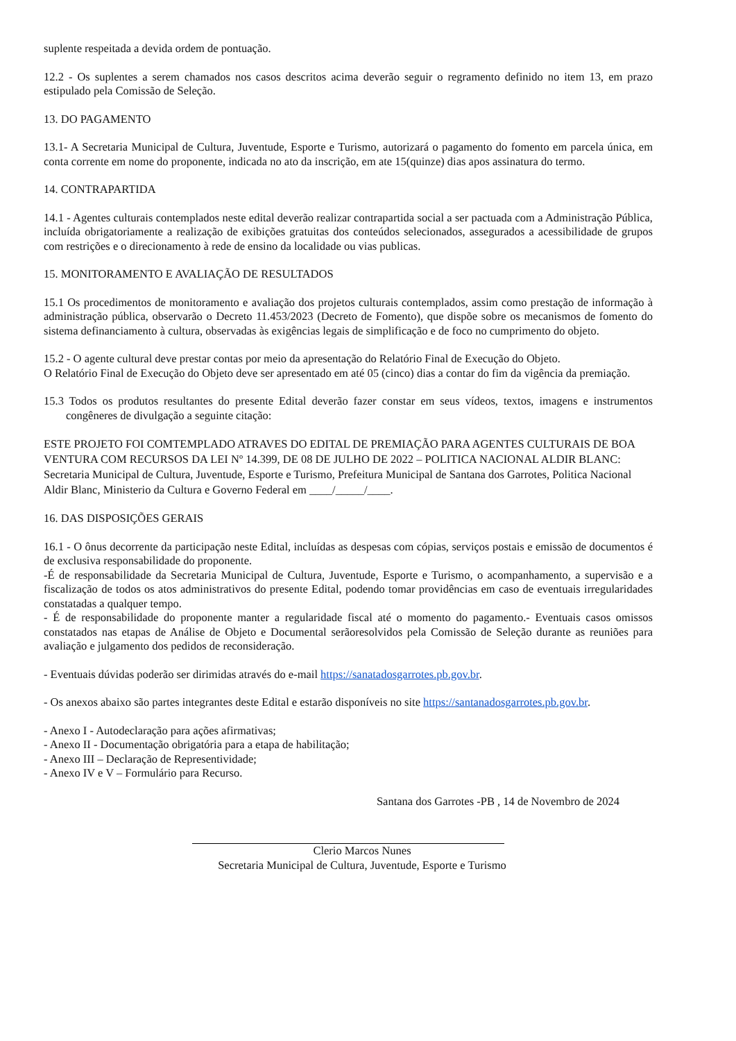suplente respeitada a devida ordem de pontuação.
12.2 - Os suplentes a serem chamados nos casos descritos acima deverão seguir o regramento definido no item 13, em prazo estipulado pela Comissão de Seleção.
13. DO PAGAMENTO
13.1- A Secretaria Municipal de Cultura, Juventude, Esporte e Turismo, autorizará o pagamento do fomento em parcela única, em conta corrente em nome do proponente, indicada no ato da inscrição, em ate 15(quinze) dias apos assinatura do termo.
14. CONTRAPARTIDA
14.1 - Agentes culturais contemplados neste edital deverão realizar contrapartida social a ser pactuada com a Administração Pública, incluída obrigatoriamente a realização de exibições gratuitas dos conteúdos selecionados, assegurados a acessibilidade de grupos com restrições e o direcionamento à rede de ensino da localidade ou vias publicas.
15. MONITORAMENTO E AVALIAÇÃO DE RESULTADOS
15.1 Os procedimentos de monitoramento e avaliação dos projetos culturais contemplados, assim como prestação de informação à administração pública, observarão o Decreto 11.453/2023 (Decreto de Fomento), que dispõe sobre os mecanismos de fomento do sistema definanciamento à cultura, observadas às exigências legais de simplificação e de foco no cumprimento do objeto.
15.2 - O agente cultural deve prestar contas por meio da apresentação do Relatório Final de Execução do Objeto.
O Relatório Final de Execução do Objeto deve ser apresentado em até 05 (cinco) dias a contar do fim da vigência da premiação.
15.3 Todos os produtos resultantes do presente Edital deverão fazer constar em seus vídeos, textos, imagens e instrumentos congêneres de divulgação a seguinte citação:
ESTE PROJETO FOI COMTEMPLADO ATRAVES DO EDITAL DE PREMIAÇÃO PARA AGENTES CULTURAIS DE BOA VENTURA COM RECURSOS DA LEI Nº 14.399, DE 08 DE JULHO DE 2022 – POLITICA NACIONAL ALDIR BLANC: Secretaria Municipal de Cultura, Juventude, Esporte e Turismo, Prefeitura Municipal de Santana dos Garrotes, Politica Nacional Aldir Blanc, Ministerio da Cultura e Governo Federal em ____/_____/____.
16. DAS DISPOSIÇÕES GERAIS
16.1 - O ônus decorrente da participação neste Edital, incluídas as despesas com cópias, serviços postais e emissão de documentos é de exclusiva responsabilidade do proponente.
-É de responsabilidade da Secretaria Municipal de Cultura, Juventude, Esporte e Turismo, o acompanhamento, a supervisão e a fiscalização de todos os atos administrativos do presente Edital, podendo tomar providências em caso de eventuais irregularidades constatadas a qualquer tempo.
- É de responsabilidade do proponente manter a regularidade fiscal até o momento do pagamento.- Eventuais casos omissos constatados nas etapas de Análise de Objeto e Documental serãoresolvidos pela Comissão de Seleção durante as reuniões para avaliação e julgamento dos pedidos de reconsideração.
- Eventuais dúvidas poderão ser dirimidas através do e-mail https://sanatadosgarrotes.pb.gov.br.
- Os anexos abaixo são partes integrantes deste Edital e estarão disponíveis no site https://santanadosgarrotes.pb.gov.br.
- Anexo I - Autodeclaração para ações afirmativas;
- Anexo II - Documentação obrigatória para a etapa de habilitação;
- Anexo III – Declaração de Representividade;
- Anexo IV e V – Formulário para Recurso.
Santana dos Garrotes -PB , 14 de Novembro de 2024
Clerio Marcos Nunes
Secretaria Municipal de Cultura, Juventude, Esporte e Turismo